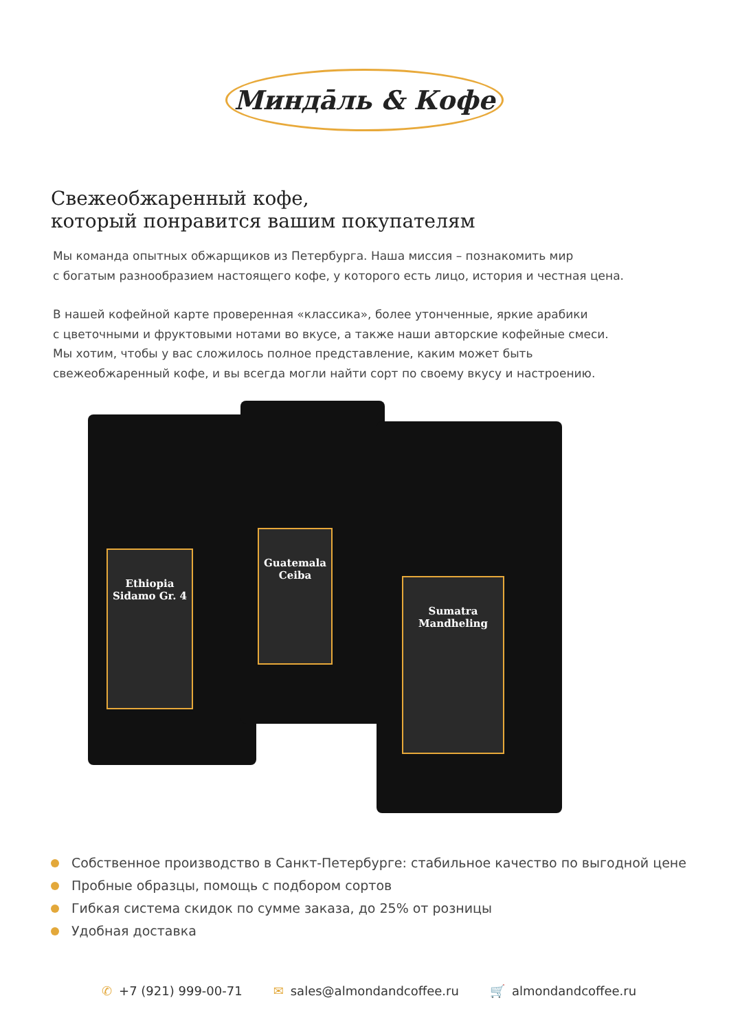Миндāль & Кофе
Свежеобжаренный кофе,
который понравится вашим покупателям
Мы команда опытных обжарщиков из Петербурга. Наша миссия – познакомить мир
с богатым разнообразием настоящего кофе, у которого есть лицо, история и честная цена.
В нашей кофейной карте проверенная «классика», более утонченные, яркие арабики
с цветочными и фруктовыми нотами во вкусе, а также наши авторские кофейные смеси.
Мы хотим, чтобы у вас сложилось полное представление, каким может быть
свежеобжаренный кофе, и вы всегда могли найти сорт по своему вкусу и настроению.
Ethiopia
Sidamo Gr. 4
Guatemala
Ceiba
Sumatra
Mandheling
Собственное производство в Санкт-Петербурге: стабильное качество по выгодной цене
Пробные образцы, помощь с подбором сортов
Гибкая система скидок по сумме заказа, до 25% от розницы
Удобная доставка
✆ +7 (921) 999-00-71 ✉ sales@almondandcoffee.ru 🛒 almondandcoffee.ru